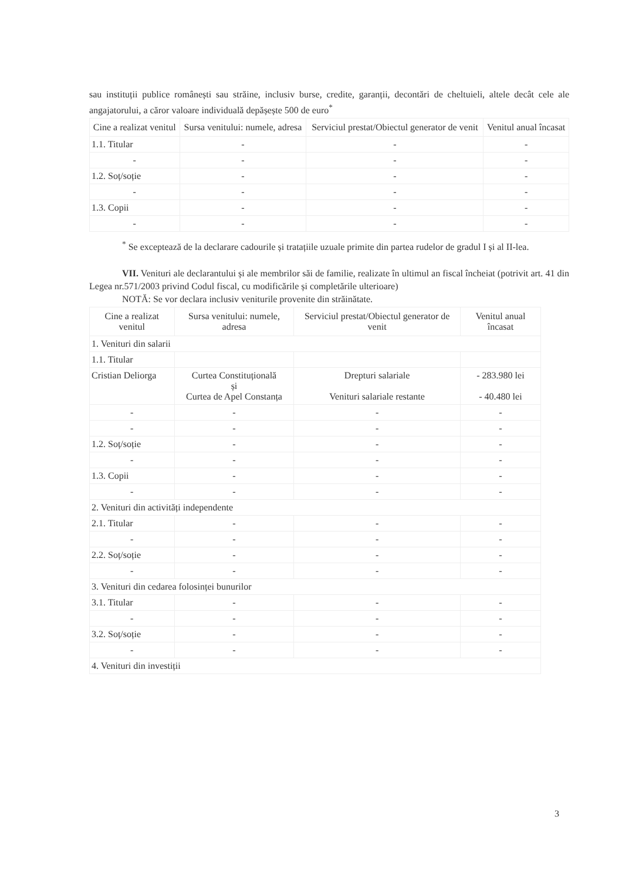sau instituții publice românești sau străine, inclusiv burse, credite, garanții, decontări de cheltuieli, altele decât cele ale angajatorului, a căror valoare individuală depășește 500 de euro<sup>*</sup>
| Cine a realizat venitul | Sursa venitului: numele, adresa | Serviciul prestat/Obiectul generator de venit | Venitul anual încasat |
| --- | --- | --- | --- |
| 1.1. Titular | - | - | - |
| - | - | - | - |
| 1.2. Soț/soție | - | - | - |
| - | - | - | - |
| 1.3. Copii | - | - | - |
| - | - | - | - |
<sup>*</sup> Se exceptează de la declarare cadourile și tratațiile uzuale primite din partea rudelor de gradul I și al II-lea.
VII. Venituri ale declarantului și ale membrilor săi de familie, realizate în ultimul an fiscal încheiat (potrivit art. 41 din Legea nr.571/2003 privind Codul fiscal, cu modificările și completările ulterioare)
NOTĂ: Se vor declara inclusiv veniturile provenite din străinătate.
| Cine a realizat venitul | Sursa venitului: numele, adresa | Serviciul prestat/Obiectul generator de venit | Venitul anual încasat |
| --- | --- | --- | --- |
| 1. Venituri din salarii | | | |
| 1.1. Titular | | | |
| Cristian Deliorga | Curtea Constituțională și Curtea de Apel Constanța | Drepturi salariale Venituri salariale restante | - 283.980 lei - 40.480 lei |
| - | - | - | - |
| - | - | - | - |
| 1.2. Soț/soție | - | - | - |
| - | - | - | - |
| 1.3. Copii | - | - | - |
| - | - | - | - |
| 2. Venituri din activități independente | | | |
| 2.1. Titular | - | - | - |
| - | - | - | - |
| 2.2. Soț/soție | - | - | - |
| - | - | - | - |
| 3. Venituri din cedarea folosinței bunurilor | | | |
| 3.1. Titular | - | - | - |
| - | - | - | - |
| 3.2. Soț/soție | - | - | - |
| - | - | - | - |
| 4. Venituri din investiții | | | |
3